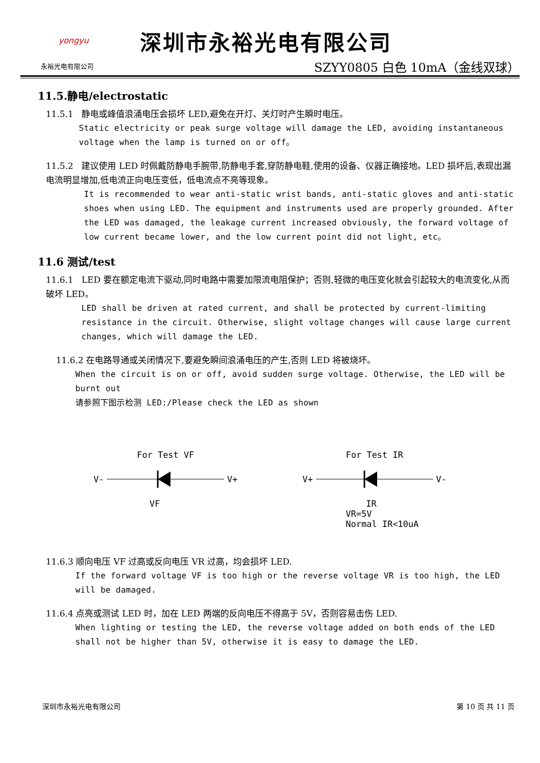yongyu
永裕光电有限公司
深圳市永裕光电有限公司
SZYY0805 白色 10mA（金线双球）
11.5.静电/electrostatic
11.5.1 静电或峰值浪涌电压会损坏 LED,避免在开灯、关灯时产生瞬时电压。
Static electricity or peak surge voltage will damage the LED, avoiding instantaneous voltage when the lamp is turned on or off。
11.5.2 建议使用 LED 时佩戴防静电手腕带,防静电手套,穿防静电鞋,使用的设备、仪器正确接地。LED 损坏后,表现出漏电流明显增加,低电流正向电压变低，低电流点不亮等现象。
It is recommended to wear anti-static wrist bands, anti-static gloves and anti-static shoes when using LED. The equipment and instruments used are properly grounded. After the LED was damaged, the leakage current increased obviously, the forward voltage of low current became lower, and the low current point did not light, etc。
11.6 测试/test
11.6.1 LED 要在额定电流下驱动,同时电路中需要加限流电阻保护；否则,轻微的电压变化就会引起较大的电流变化,从而破坏 LED。
LED shall be driven at rated current, and shall be protected by current-limiting resistance in the circuit. Otherwise, slight voltage changes will cause large current changes, which will damage the LED.
11.6.2 在电路导通或关闭情况下,要避免瞬间浪涌电压的产生,否则 LED 将被烧坏。
When the circuit is on or off, avoid sudden surge voltage. Otherwise, the LED will be burnt out
请参照下图示检测 LED:/Please check the LED as shown
For Test VF
V- V+
VF
For Test IR
V+ V-
IR
VR=5V
Normal IR<10uA
11.6.3 顺向电压 VF 过高或反向电压 VR 过高，均会损坏 LED.
If the forward voltage VF is too high or the reverse voltage VR is too high, the LED will be damaged.
11.6.4 点亮或测试 LED 时，加在 LED 两端的反向电压不得高于 5V，否则容易击伤 LED.
When lighting or testing the LED, the reverse voltage added on both ends of the LED shall not be higher than 5V, otherwise it is easy to damage the LED.
深圳市永裕光电有限公司 第 10 页 共 11 页